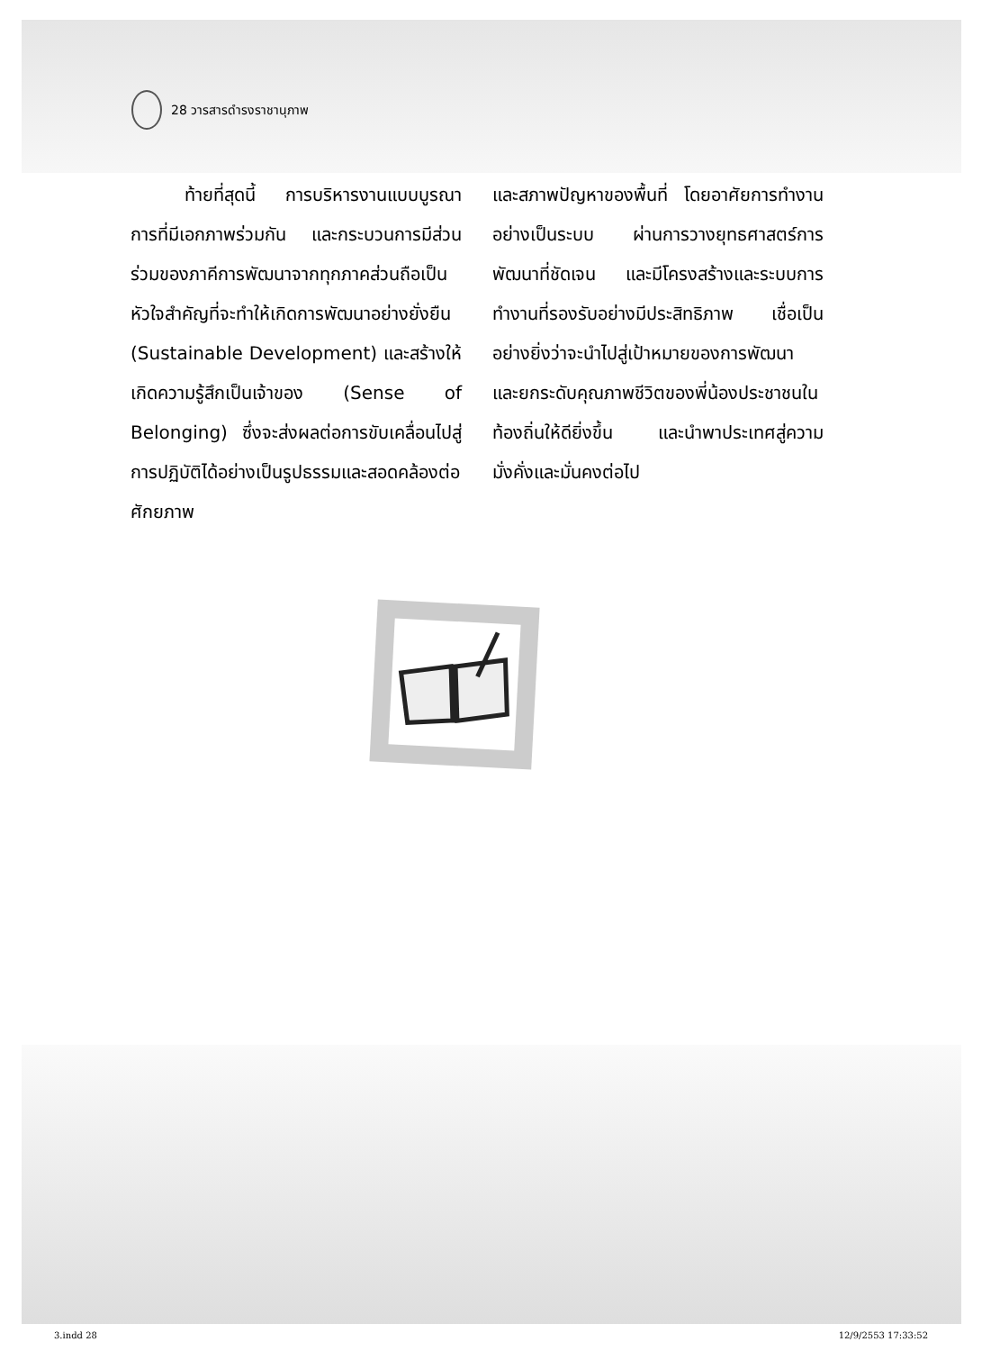28 วารสารดำรงราชานุภาพ
   ท้ายที่สุดนี้ การบริหารงานแบบบูรณาการที่มีเอกภาพร่วมกัน และกระบวนการมีส่วนร่วมของภาคีการพัฒนาจากทุกภาคส่วนถือเป็นหัวใจสำคัญที่จะทำให้เกิดการพัฒนาอย่างยั่งยืน (Sustainable Development) และสร้างให้เกิดความรู้สึกเป็นเจ้าของ (Sense of Belonging) ซึ่งจะส่งผลต่อการขับเคลื่อนไปสู่การปฏิบัติได้อย่างเป็นรูปธรรมและสอดคล้องต่อศักยภาพ
และสภาพปัญหาของพื้นที่ โดยอาศัยการทำงานอย่างเป็นระบบ ผ่านการวางยุทธศาสตร์การพัฒนาที่ชัดเจน และมีโครงสร้างและระบบการทำงานที่รองรับอย่างมีประสิทธิภาพ เชื่อเป็นอย่างยิ่งว่าจะนำไปสู่เป้าหมายของการพัฒนา และยกระดับคุณภาพชีวิตของพี่น้องประชาชนในท้องถิ่นให้ดียิ่งขึ้น และนำพาประเทศสู่ความมั่งคั่งและมั่นคงต่อไป
3.indd 28 12/9/2553 17:33:52